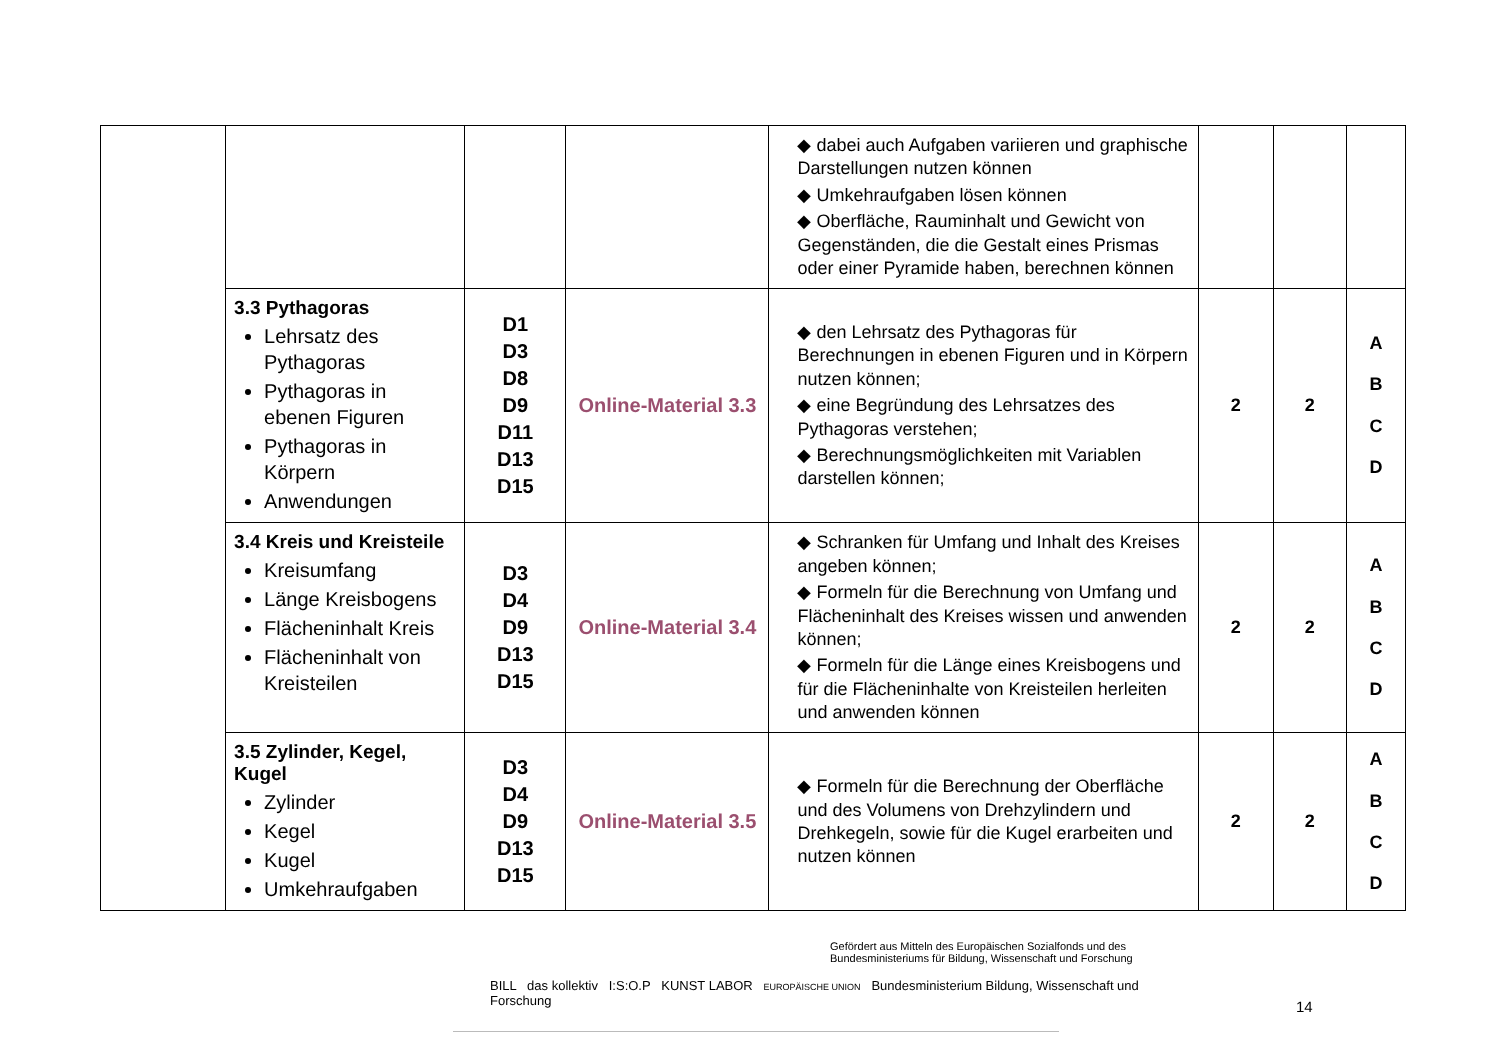| | | | | ◆ dabei auch Aufgaben variieren und graphische Darstellungen nutzen können ◆ Umkehraufgaben lösen können ◆ Oberfläche, Rauminhalt und Gewicht von Gegenständen, die die Gestalt eines Prismas oder einer Pyramide haben, berechnen können | | | |
| | 3.3 Pythagoras Lehrsatz des Pythagoras Pythagoras in ebenen Figuren Pythagoras in Körpern Anwendungen | D1 D3 D8 D9 D11 D13 D15 | Online-Material 3.3 | ◆ den Lehrsatz des Pythagoras für Berechnungen in ebenen Figuren und in Körpern nutzen können; ◆ eine Begründung des Lehrsatzes des Pythagoras verstehen; ◆ Berechnungsmöglichkeiten mit Variablen darstellen können; | 2 | 2 | A B C D |
| | 3.4 Kreis und Kreisteile Kreisumfang Länge Kreisbogens Flächeninhalt Kreis Flächeninhalt von Kreisteilen | D3 D4 D9 D13 D15 | Online-Material 3.4 | ◆ Schranken für Umfang und Inhalt des Kreises angeben können; ◆ Formeln für die Berechnung von Umfang und Flächeninhalt des Kreises wissen und anwenden können; ◆ Formeln für die Länge eines Kreisbogens und für die Flächeninhalte von Kreisteilen herleiten und anwenden können | 2 | 2 | A B C D |
| | 3.5 Zylinder, Kegel, Kugel Zylinder Kegel Kugel Umkehraufgaben | D3 D4 D9 D13 D15 | Online-Material 3.5 | ◆ Formeln für die Berechnung der Oberfläche und des Volumens von Drehzylindern und Drehkegeln, sowie für die Kugel erarbeiten und nutzen können | 2 | 2 | A B C D |
Gefördert aus Mitteln des Europäischen Sozialfonds und des
Bundesministeriums für Bildung, Wissenschaft und Forschung
BILL das kollektiv I:S:O.P KUNST LABOR EUROPÄISCHE UNION Bundesministerium Bildung, Wissenschaft und Forschung
14